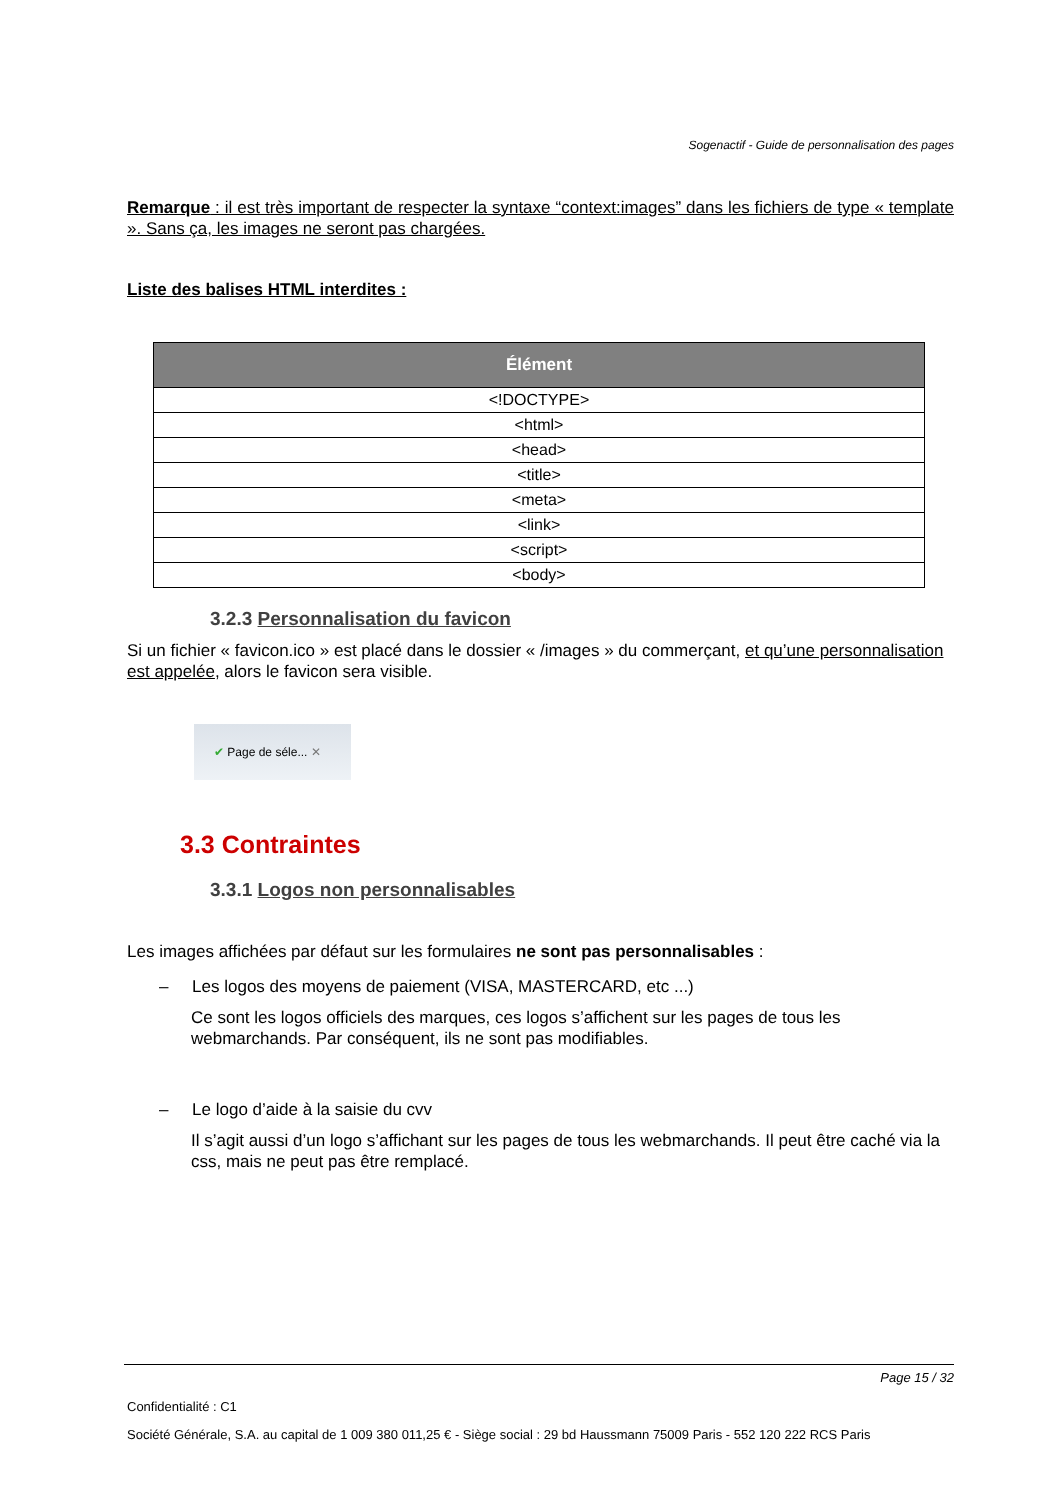Sogenactif - Guide de personnalisation des pages
Remarque : il est très important de respecter la syntaxe “context:images” dans les fichiers de type « template ». Sans ça, les images ne seront pas chargées.
Liste des balises HTML interdites :
| Élément |
| --- |
| <!DOCTYPE> |
| <html> |
| <head> |
| <title> |
| <meta> |
| <link> |
| <script> |
| <body> |
3.2.3 Personnalisation du favicon
Si un fichier « favicon.ico » est placé dans le dossier « /images » du commerçant, et qu’une personnalisation est appelée, alors le favicon sera visible.
✔ Page de séle... ✕
3.3 Contraintes
3.3.1 Logos non personnalisables
Les images affichées par défaut sur les formulaires ne sont pas personnalisables :
– Les logos des moyens de paiement (VISA, MASTERCARD, etc ...)
Ce sont les logos officiels des marques, ces logos s’affichent sur les pages de tous les webmarchands. Par conséquent, ils ne sont pas modifiables.
– Le logo d’aide à la saisie du cvv
Il s’agit aussi d’un logo s’affichant sur les pages de tous les webmarchands. Il peut être caché via la css, mais ne peut pas être remplacé.
Page 15 / 32
Confidentialité : C1
Société Générale, S.A. au capital de 1 009 380 011,25 € - Siège social : 29 bd Haussmann 75009 Paris - 552 120 222 RCS Paris